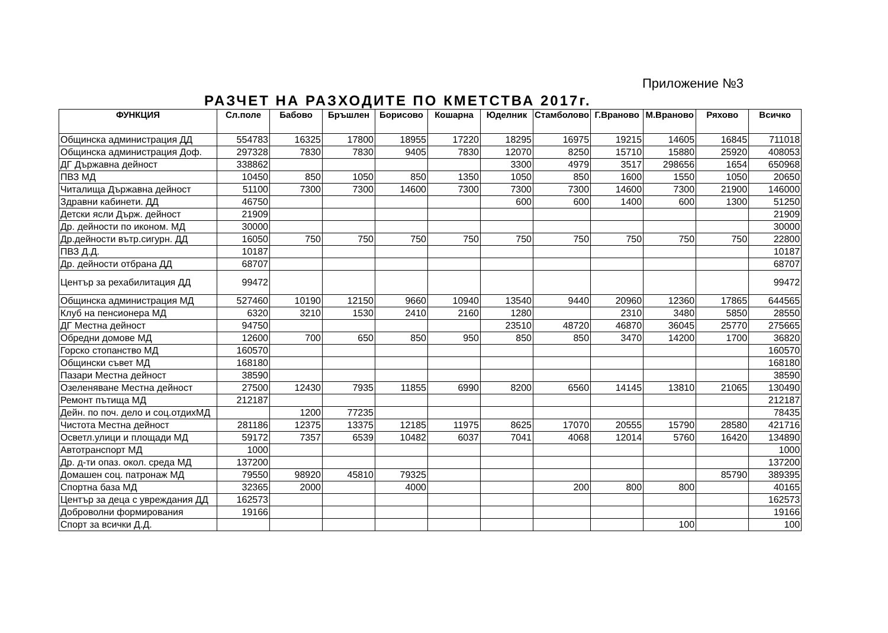Приложение №3
РАЗЧЕТ НА РАЗХОДИТЕ ПО КМЕТСТВА 2017г.
| ФУНКЦИЯ | Сл.поле | Бабово | Бръшлен | Борисово | Кошарна | Юделник | Стамболово | Г.Враново | М.Враново | Ряхово | Всичко |
| --- | --- | --- | --- | --- | --- | --- | --- | --- | --- | --- | --- |
| Общинска администрация ДД | 554783 | 16325 | 17800 | 18955 | 17220 | 18295 | 16975 | 19215 | 14605 | 16845 | 711018 |
| Общинска администрация Доф. | 297328 | 7830 | 7830 | 9405 | 7830 | 12070 | 8250 | 15710 | 15880 | 25920 | 408053 |
| ДГ Държавна дейност | 338862 | | | | | 3300 | 4979 | 3517 | 298656 | 1654 | 650968 |
| ПВЗ МД | 10450 | 850 | 1050 | 850 | 1350 | 1050 | 850 | 1600 | 1550 | 1050 | 20650 |
| Читалища Държавна дейност | 51100 | 7300 | 7300 | 14600 | 7300 | 7300 | 7300 | 14600 | 7300 | 21900 | 146000 |
| Здравни кабинети. ДД | 46750 | | | | | 600 | 600 | 1400 | 600 | 1300 | 51250 |
| Детски ясли Държ. дейност | 21909 | | | | | | | | | | 21909 |
| Др. дейности по иконом. МД | 30000 | | | | | | | | | | 30000 |
| Др.дейности вътр.сигурн. ДД | 16050 | 750 | 750 | 750 | 750 | 750 | 750 | 750 | 750 | 750 | 22800 |
| ПВЗ Д.Д. | 10187 | | | | | | | | | | 10187 |
| Др. дейности отбрана ДД | 68707 | | | | | | | | | | 68707 |
| Център за рехабилитация ДД | 99472 | | | | | | | | | | 99472 |
| Общинска администрация МД | 527460 | 10190 | 12150 | 9660 | 10940 | 13540 | 9440 | 20960 | 12360 | 17865 | 644565 |
| Клуб на пенсионера МД | 6320 | 3210 | 1530 | 2410 | 2160 | 1280 | | 2310 | 3480 | 5850 | 28550 |
| ДГ Местна дейност | 94750 | | | | | 23510 | 48720 | 46870 | 36045 | 25770 | 275665 |
| Обредни домове МД | 12600 | 700 | 650 | 850 | 950 | 850 | 850 | 3470 | 14200 | 1700 | 36820 |
| Горско стопанство МД | 160570 | | | | | | | | | | 160570 |
| Общински съвет МД | 168180 | | | | | | | | | | 168180 |
| Пазари Местна дейност | 38590 | | | | | | | | | | 38590 |
| Озеленяване Местна дейност | 27500 | 12430 | 7935 | 11855 | 6990 | 8200 | 6560 | 14145 | 13810 | 21065 | 130490 |
| Ремонт пътища МД | 212187 | | | | | | | | | | 212187 |
| Дейн. по поч. дело и соц.отдихМД | | 1200 | 77235 | | | | | | | | 78435 |
| Чистота Местна дейност | 281186 | 12375 | 13375 | 12185 | 11975 | 8625 | 17070 | 20555 | 15790 | 28580 | 421716 |
| Осветл.улици и площади МД | 59172 | 7357 | 6539 | 10482 | 6037 | 7041 | 4068 | 12014 | 5760 | 16420 | 134890 |
| Автотранспорт МД | 1000 | | | | | | | | | | 1000 |
| Др. д-ти опаз. окол. среда МД | 137200 | | | | | | | | | | 137200 |
| Домашен соц. патронаж МД | 79550 | 98920 | 45810 | 79325 | | | | | | 85790 | 389395 |
| Спортна база МД | 32365 | 2000 | | 4000 | | | 200 | 800 | 800 | | 40165 |
| Център за деца с увреждания ДД | 162573 | | | | | | | | | | 162573 |
| Доброволни формирования | 19166 | | | | | | | | | | 19166 |
| Спорт за всички Д.Д. | | | | | | | | | 100 | | 100 |